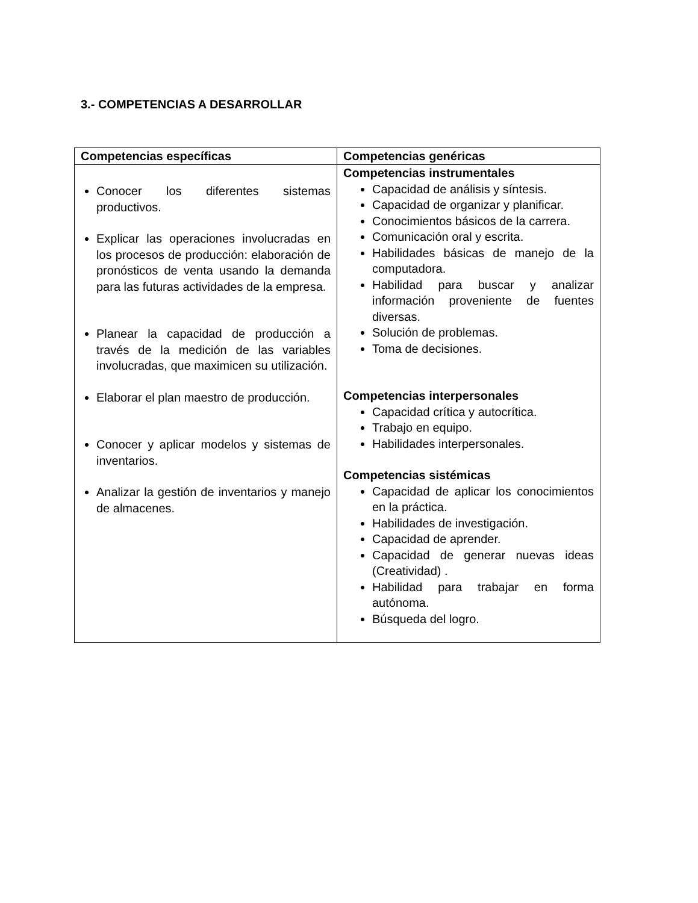3.- COMPETENCIAS A DESARROLLAR
| Competencias específicas | Competencias genéricas |
| --- | --- |
| Conocer los diferentes sistemas productivos. Explicar las operaciones involucradas en los procesos de producción: elaboración de pronósticos de venta usando la demanda para las futuras actividades de la empresa. Planear la capacidad de producción a través de la medición de las variables involucradas, que maximicen su utilización. Elaborar el plan maestro de producción. Conocer y aplicar modelos y sistemas de inventarios. Analizar la gestión de inventarios y manejo de almacenes. | Competencias instrumentales Capacidad de análisis y síntesis. Capacidad de organizar y planificar. Conocimientos básicos de la carrera. Comunicación oral y escrita. Habilidades básicas de manejo de la computadora. Habilidad para buscar y analizar información proveniente de fuentes diversas. Solución de problemas. Toma de decisiones. Competencias interpersonales Capacidad crítica y autocrítica. Trabajo en equipo. Habilidades interpersonales. Competencias sistémicas Capacidad de aplicar los conocimientos en la práctica. Habilidades de investigación. Capacidad de aprender. Capacidad de generar nuevas ideas (Creatividad) . Habilidad para trabajar en forma autónoma. Búsqueda del logro. |